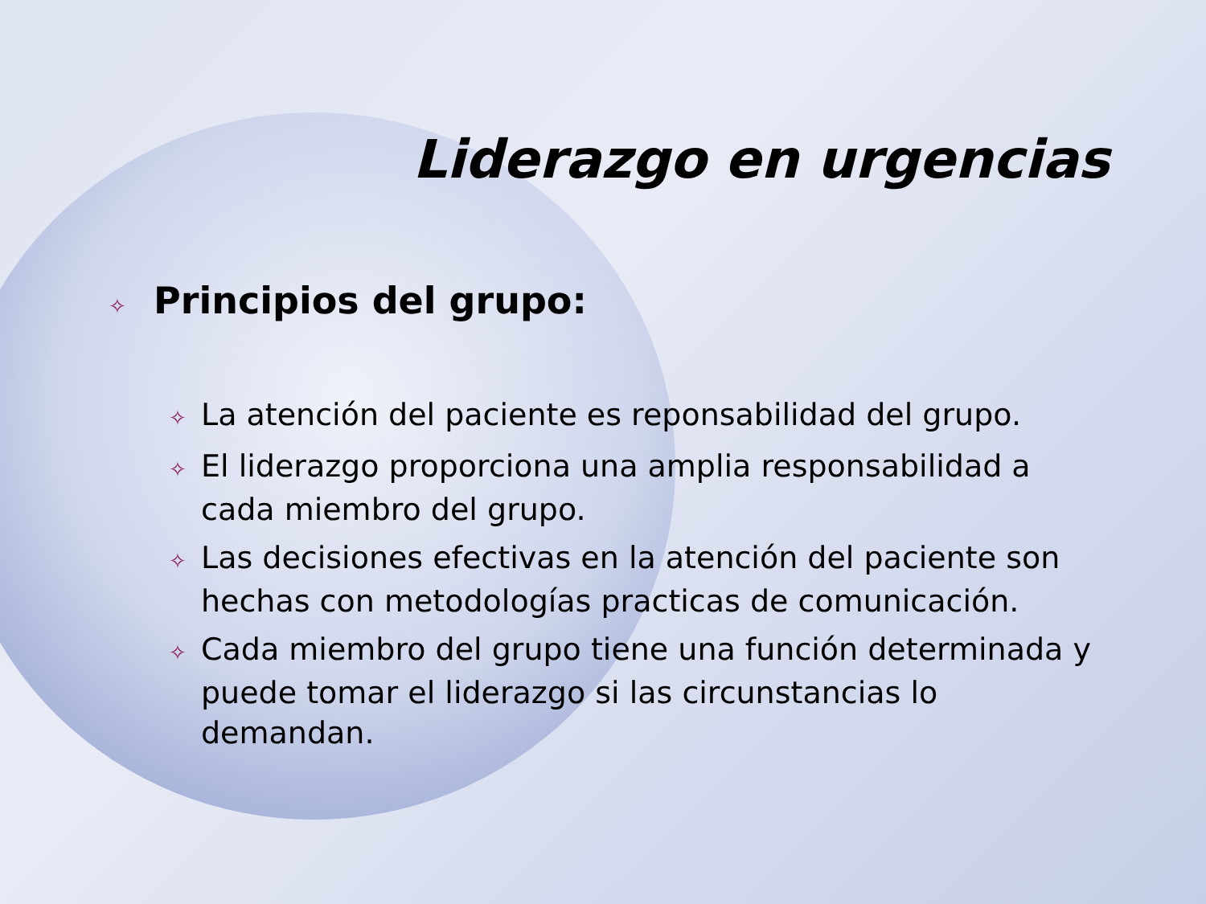Liderazgo en urgencias
✧ Principios del grupo:
✧ La atención del paciente es reponsabilidad del grupo.
✧ El liderazgo proporciona una amplia responsabilidad a cada miembro del grupo.
✧ Las decisiones efectivas en la atención del paciente son hechas con metodologías practicas de comunicación.
✧ Cada miembro del grupo tiene una función determinada y puede tomar el liderazgo si las circunstancias lo demandan.